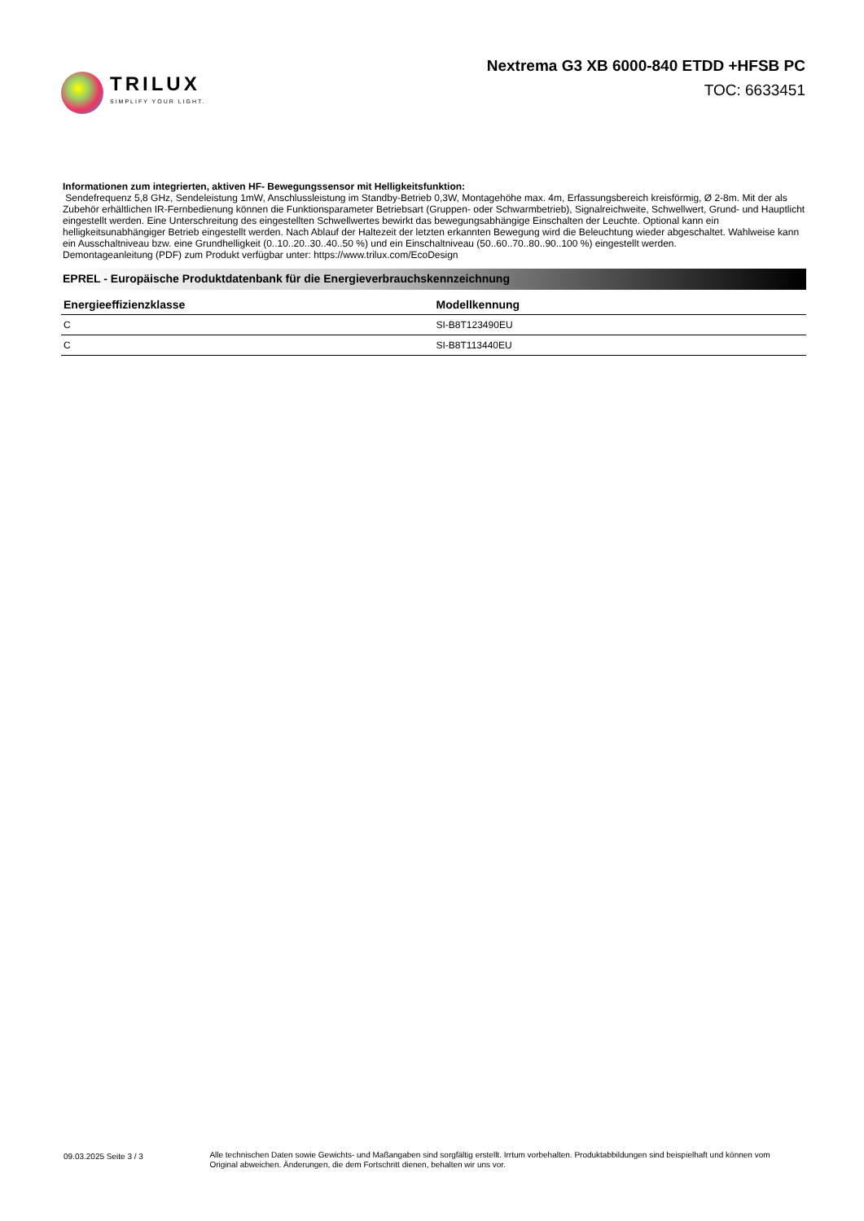TRILUX
SIMPLIFY YOUR LIGHT.
Nextrema G3 XB 6000-840 ETDD +HFSB PC
TOC: 6633451
Informationen zum integrierten, aktiven HF- Bewegungssensor mit Helligkeitsfunktion:
Sendefrequenz 5,8 GHz, Sendeleistung 1mW, Anschlussleistung im Standby-Betrieb 0,3W, Montagehöhe max. 4m, Erfassungsbereich kreisförmig, Ø 2-8m. Mit der als Zubehör erhältlichen IR-Fernbedienung können die Funktionsparameter Betriebsart (Gruppen- oder Schwarmbetrieb), Signalreichweite, Schwellwert, Grund- und Hauptlicht eingestellt werden. Eine Unterschreitung des eingestellten Schwellwertes bewirkt das bewegungsabhängige Einschalten der Leuchte. Optional kann ein helligkeitsunabhängiger Betrieb eingestellt werden. Nach Ablauf der Haltezeit der letzten erkannten Bewegung wird die Beleuchtung wieder abgeschaltet. Wahlweise kann ein Ausschaltniveau bzw. eine Grundhelligkeit (0..10..20..30..40..50 %) und ein Einschaltniveau (50..60..70..80..90..100 %) eingestellt werden.
Demontageanleitung (PDF) zum Produkt verfügbar unter: https://www.trilux.com/EcoDesign
EPREL - Europäische Produktdatenbank für die Energieverbrauchskennzeichnung
| Energieeffizienzklasse | Modellkennung |
| --- | --- |
| C | SI-B8T123490EU |
| C | SI-B8T113440EU |
09.03.2025 Seite 3 / 3 Alle technischen Daten sowie Gewichts- und Maßangaben sind sorgfältig erstellt. Irrtum vorbehalten. Produktabbildungen sind beispielhaft und können vom Original abweichen. Änderungen, die dem Fortschritt dienen, behalten wir uns vor.